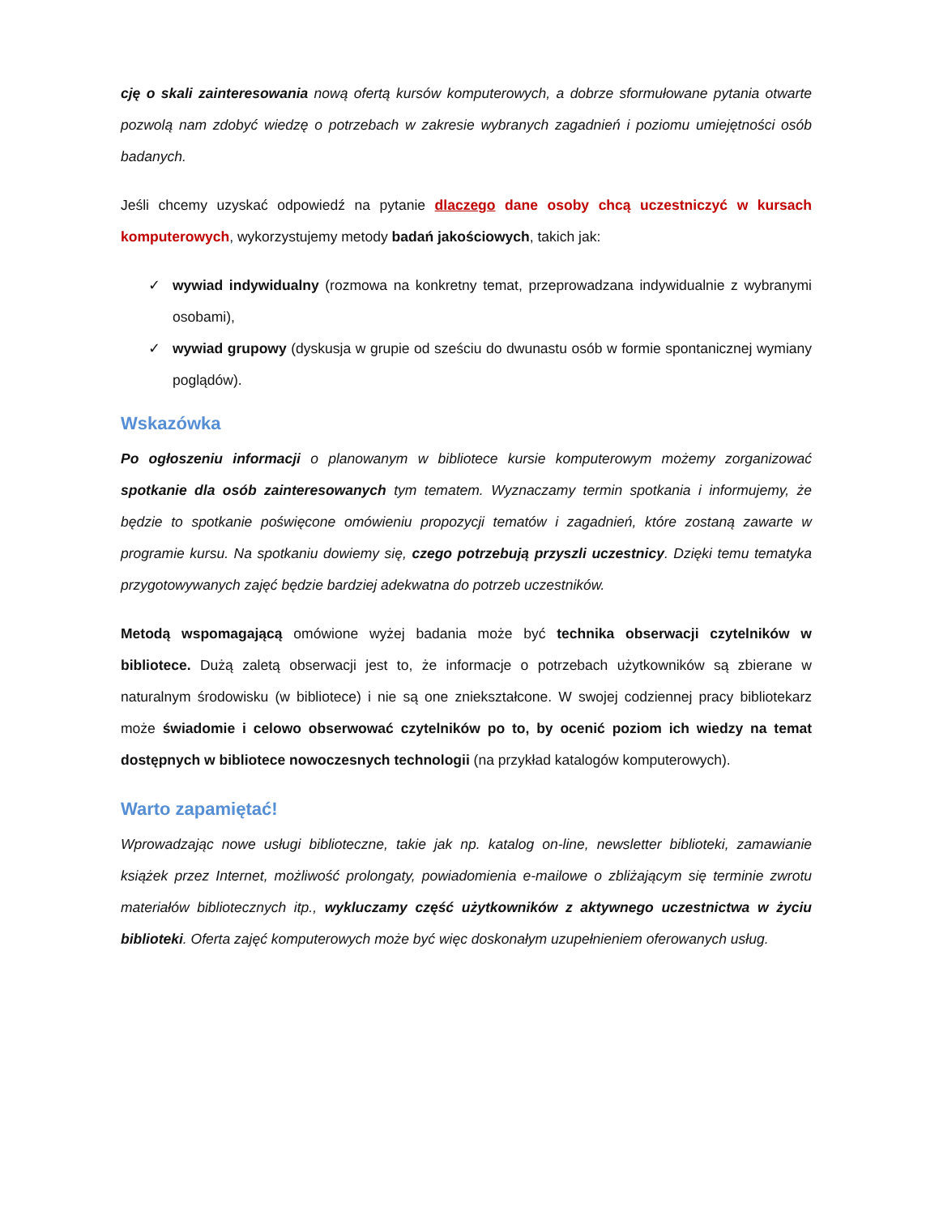cję o skali zainteresowania nową ofertą kursów komputerowych, a dobrze sformułowane pytania otwarte pozwolą nam zdobyć wiedzę o potrzebach w zakresie wybranych zagadnień i poziomu umiejętności osób badanych.
Jeśli chcemy uzyskać odpowiedź na pytanie dlaczego dane osoby chcą uczestniczyć w kursach komputerowych, wykorzystujemy metody badań jakościowych, takich jak:
✓ wywiad indywidualny (rozmowa na konkretny temat, przeprowadzana indywidualnie z wybranymi osobami),
✓ wywiad grupowy (dyskusja w grupie od sześciu do dwunastu osób w formie spontanicznej wymiany poglądów).
Wskazówka
Po ogłoszeniu informacji o planowanym w bibliotece kursie komputerowym możemy zorganizować spotkanie dla osób zainteresowanych tym tematem. Wyznaczamy termin spotkania i informujemy, że będzie to spotkanie poświęcone omówieniu propozycji tematów i zagadnień, które zostaną zawarte w programie kursu. Na spotkaniu dowiemy się, czego potrzebują przyszli uczestnicy. Dzięki temu tematyka przygotowywanych zajęć będzie bardziej adekwatna do potrzeb uczestników.
Metodą wspomagającą omówione wyżej badania może być technika obserwacji czytelników w bibliotece. Dużą zaletą obserwacji jest to, że informacje o potrzebach użytkowników są zbierane w naturalnym środowisku (w bibliotece) i nie są one zniekształcone. W swojej codziennej pracy bibliotekarz może świadomie i celowo obserwować czytelników po to, by ocenić poziom ich wiedzy na temat dostępnych w bibliotece nowoczesnych technologii (na przykład katalogów komputerowych).
Warto zapamiętać!
Wprowadzając nowe usługi biblioteczne, takie jak np. katalog on-line, newsletter biblioteki, zamawianie książek przez Internet, możliwość prolongaty, powiadomienia e-mailowe o zbliżającym się terminie zwrotu materiałów bibliotecznych itp., wykluczamy część użytkowników z aktywnego uczestnictwa w życiu biblioteki. Oferta zajęć komputerowych może być więc doskonałym uzupełnieniem oferowanych usług.